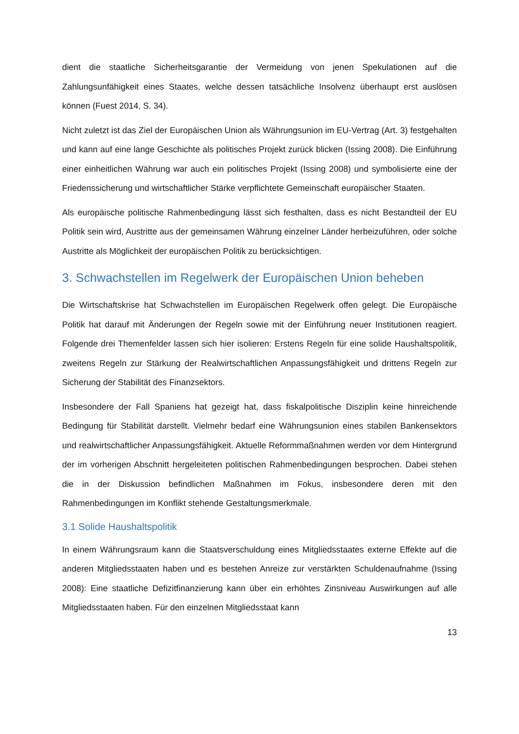dient die staatliche Sicherheitsgarantie der Vermeidung von jenen Spekulationen auf die Zahlungsunfähigkeit eines Staates, welche dessen tatsächliche Insolvenz überhaupt erst auslösen können (Fuest 2014, S. 34).
Nicht zuletzt ist das Ziel der Europäischen Union als Währungsunion im EU-Vertrag (Art. 3) festgehalten und kann auf eine lange Geschichte als politisches Projekt zurück blicken (Issing 2008). Die Einführung einer einheitlichen Währung war auch ein politisches Projekt (Issing 2008) und symbolisierte eine der Friedenssicherung und wirtschaftlicher Stärke verpflichtete Gemeinschaft europäischer Staaten.
Als europäische politische Rahmenbedingung lässt sich festhalten, dass es nicht Bestandteil der EU Politik sein wird, Austritte aus der gemeinsamen Währung einzelner Länder herbeizuführen, oder solche Austritte als Möglichkeit der europäischen Politik zu berücksichtigen.
3. Schwachstellen im Regelwerk der Europäischen Union beheben
Die Wirtschaftskrise hat Schwachstellen im Europäischen Regelwerk offen gelegt. Die Europäische Politik hat darauf mit Änderungen der Regeln sowie mit der Einführung neuer Institutionen reagiert. Folgende drei Themenfelder lassen sich hier isolieren: Erstens Regeln für eine solide Haushaltspolitik, zweitens Regeln zur Stärkung der Realwirtschaftlichen Anpassungsfähigkeit und drittens Regeln zur Sicherung der Stabilität des Finanzsektors.
Insbesondere der Fall Spaniens hat gezeigt hat, dass fiskalpolitische Disziplin keine hinreichende Bedingung für Stabilität darstellt. Vielmehr bedarf eine Währungsunion eines stabilen Bankensektors und realwirtschaftlicher Anpassungsfähigkeit. Aktuelle Reformmaßnahmen werden vor dem Hintergrund der im vorherigen Abschnitt hergeleiteten politischen Rahmenbedingungen besprochen. Dabei stehen die in der Diskussion befindlichen Maßnahmen im Fokus, insbesondere deren mit den Rahmenbedingungen im Konflikt stehende Gestaltungsmerkmale.
3.1 Solide Haushaltspolitik
In einem Währungsraum kann die Staatsverschuldung eines Mitgliedsstaates externe Effekte auf die anderen Mitgliedsstaaten haben und es bestehen Anreize zur verstärkten Schuldenaufnahme (Issing 2008): Eine staatliche Defizitfinanzierung kann über ein erhöhtes Zinsniveau Auswirkungen auf alle Mitgliedsstaaten haben. Für den einzelnen Mitgliedsstaat kann
13